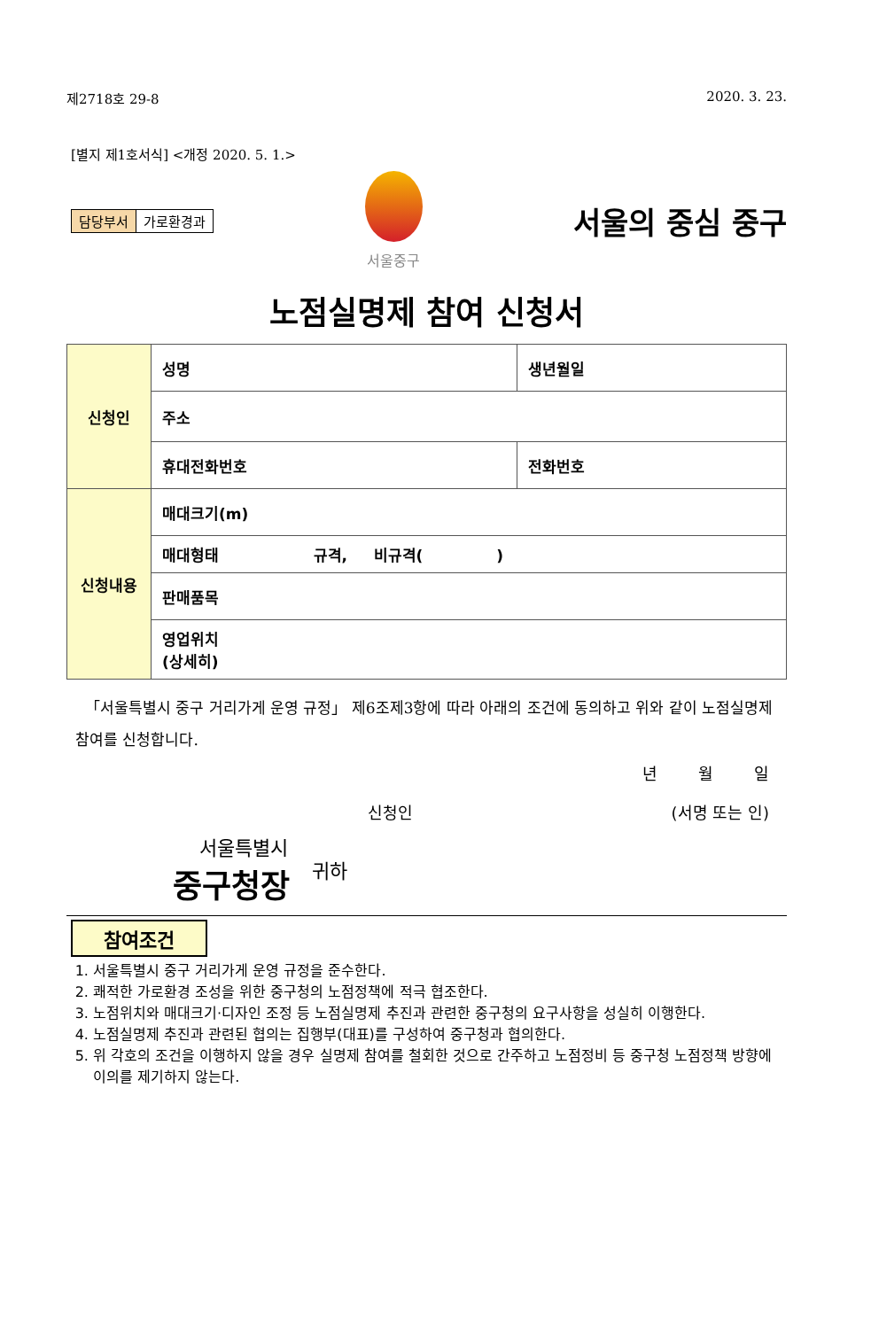제2718호 29-8 2020. 3. 23.
[별지 제1호서식] <개정 2020. 5. 1.>
담당부서 가로환경과 서울중구
서울의 중심 중구
노점실명제 참여 신청서
| 신청인 | 성명 | 생년월일 |
| | 주소 | |
| | 휴대전화번호 | 전화번호 |
| 신청내용 | 매대크기(m) | |
| | 매대형태 규격, 비규격( ) | |
| | 판매품목 | |
| | 영업위치 (상세히) | |
「서울특별시 중구 거리가게 운영 규정」 제6조제3항에 따라 아래의 조건에 동의하고 위와 같이 노점실명제 참여를 신청합니다.
년 월 일
신청인 (서명 또는 인)
서울특별시
중구청장
귀하
참여조건
1. 서울특별시 중구 거리가게 운영 규정을 준수한다.
2. 쾌적한 가로환경 조성을 위한 중구청의 노점정책에 적극 협조한다.
3. 노점위치와 매대크기·디자인 조정 등 노점실명제 추진과 관련한 중구청의 요구사항을 성실히 이행한다.
4. 노점실명제 추진과 관련된 협의는 집행부(대표)를 구성하여 중구청과 협의한다.
5. 위 각호의 조건을 이행하지 않을 경우 실명제 참여를 철회한 것으로 간주하고 노점정비 등 중구청 노점정책 방향에 이의를 제기하지 않는다.